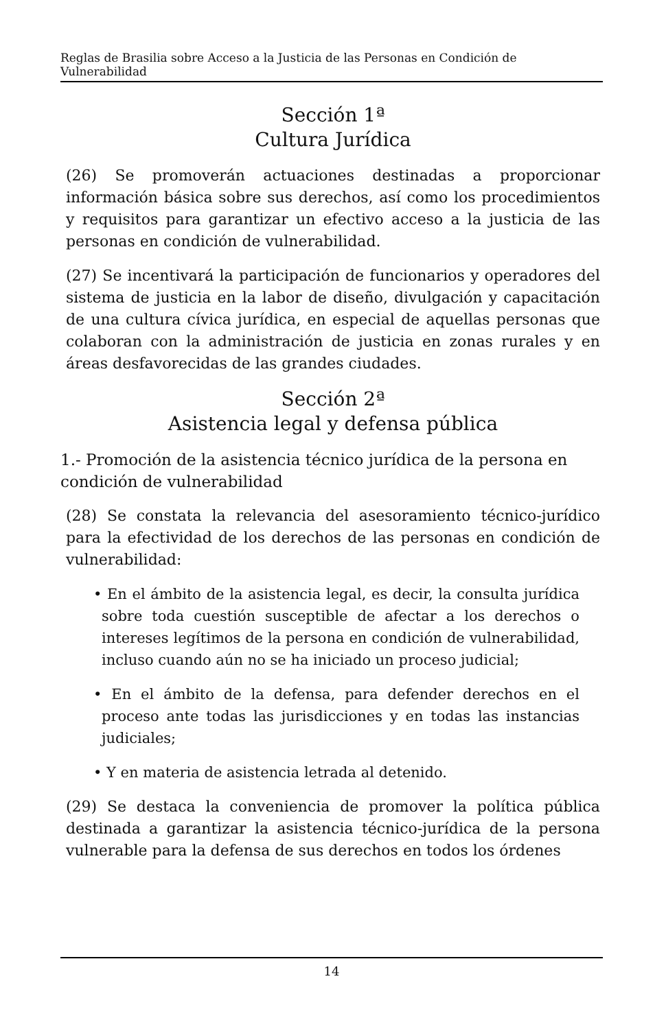Reglas de Brasilia sobre Acceso a la Justicia de las Personas en Condición de Vulnerabilidad
Sección 1ª
Cultura Jurídica
(26) Se promoverán actuaciones destinadas a proporcionar información básica sobre sus derechos, así como los procedimientos y requisitos para garantizar un efectivo acceso a la justicia de las personas en condición de vulnerabilidad.
(27) Se incentivará la participación de funcionarios y operadores del sistema de justicia en la labor de diseño, divulgación y capacitación de una cultura cívica jurídica, en especial de aquellas personas que colaboran con la administración de justicia en zonas rurales y en áreas desfavorecidas de las grandes ciudades.
Sección 2ª
Asistencia legal y defensa pública
1.- Promoción de la asistencia técnico jurídica de la persona en condición de vulnerabilidad
(28) Se constata la relevancia del asesoramiento técnico-jurídico para la efectividad de los derechos de las personas en condición de vulnerabilidad:
• En el ámbito de la asistencia legal, es decir, la consulta jurídica sobre toda cuestión susceptible de afectar a los derechos o intereses legítimos de la persona en condición de vulnerabilidad, incluso cuando aún no se ha iniciado un proceso judicial;
• En el ámbito de la defensa, para defender derechos en el proceso ante todas las jurisdicciones y en todas las instancias judiciales;
• Y en materia de asistencia letrada al detenido.
(29) Se destaca la conveniencia de promover la política pública destinada a garantizar la asistencia técnico-jurídica de la persona vulnerable para la defensa de sus derechos en todos los órdenes
14